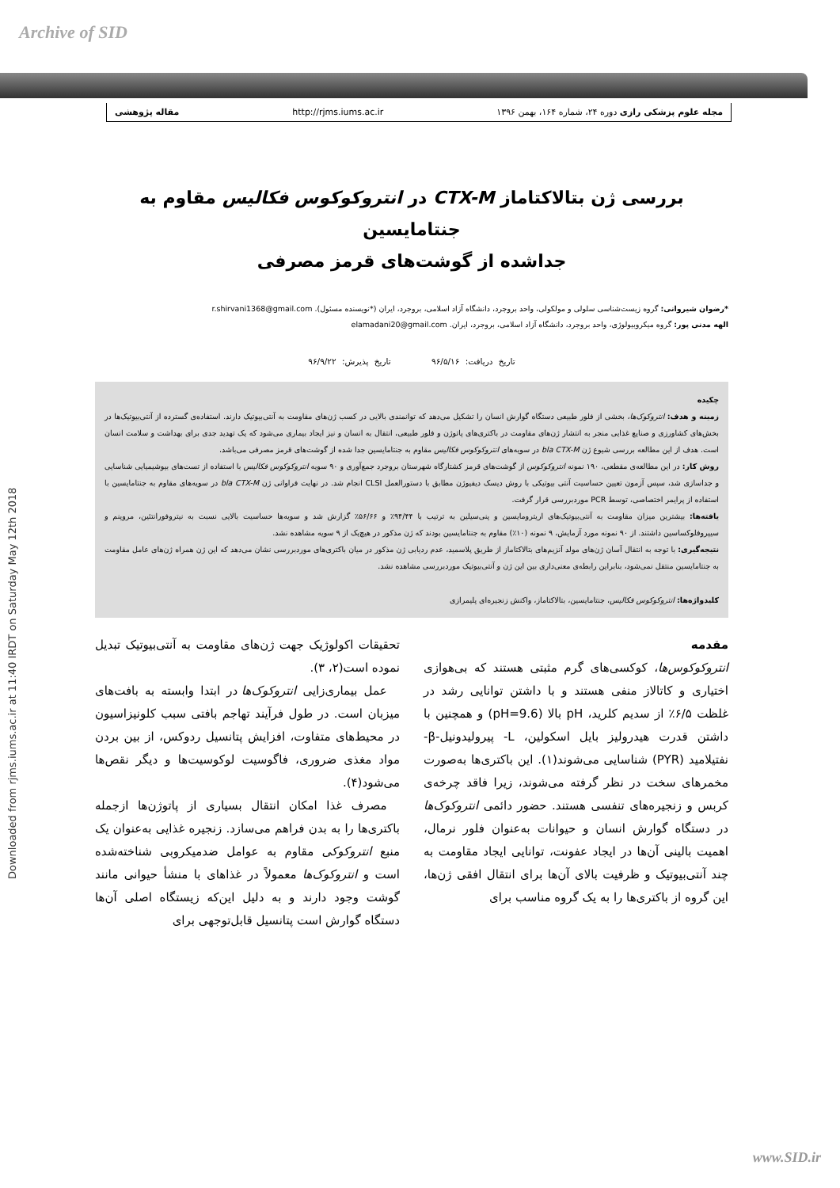Archive of SID
مجله علوم پزشکی رازی دوره ۲۴، شماره ۱۶۴، بهمن ۱۳۹۶ http://rjms.iums.ac.ir مقاله پژوهشی
Downloaded from rjms.iums.ac.ir at 11:40 IRDT on Saturday May 12th 2018
بررسی ژن بتالاکتاماز CTX-M در انتروکوکوس فکالیس مقاوم به جنتامایسین
جداشده از گوشت‌های قرمز مصرفی
*رضوان شیروانی: گروه زیست‌شناسی سلولی و مولکولی، واحد بروجرد، دانشگاه آزاد اسلامی، بروجرد، ایران (*نویسنده مسئول). r.shirvani1368@gmail.com
الهه مدنی پور: گروه میکروبیولوژی، واحد بروجرد، دانشگاه آزاد اسلامی، بروجرد، ایران. elamadani20@gmail.com
تاریخ دریافت: ۹۶/۵/۱۶ تاریخ پذیرش: ۹۶/۹/۲۲
چکیده
زمینه و هدف: انتروکوک‌ها، بخشی از فلور طبیعی دستگاه گوارش انسان را تشکیل می‌دهد که توانمندی بالایی در کسب ژن‌های مقاومت به آنتی‌بیوتیک دارند. استفاده‌ی گسترده از آنتی‌بیوتیک‌ها در بخش‌های کشاورزی و صنایع غذایی منجر به انتشار ژن‌های مقاومت در باکتری‌های پاتوژن و فلور طبیعی، انتقال به انسان و نیز ایجاد بیماری می‌شود که یک تهدید جدی برای بهداشت و سلامت انسان است. هدف از این مطالعه بررسی شیوع ژن bla CTX-M در سویه‌های انتروکوکوس فکالیس مقاوم به جنتامایسین جدا شده از گوشت‌های قرمز مصرفی می‌باشد.
روش کار: در این مطالعه‌ی مقطعی، ۱۹۰ نمونه انتروکوکوس از گوشت‌های قرمز کشتارگاه شهرستان بروجرد جمع‌آوری و ۹۰ سویه انتروکوکوس فکالیس با استفاده از تست‌های بیوشیمیایی شناسایی و جداسازی شد، سپس آزمون تعیین حساسیت آنتی بیوتیکی با روش دیسک دیفیوژن مطابق با دستورالعمل CLSI انجام شد. در نهایت فراوانی ژن bla CTX-M در سویه‌های مقاوم به جنتامایسین با استفاده از پرایمر اختصاصی، توسط PCR موردبررسی قرار گرفت.
یافته‌ها: بیشترین میزان مقاومت به آنتی‌بیوتیک‌های اریترومایسین و پنی‌سیلین به ترتیب با ۹۴/۴۴٪ و ۵۶/۶۶٪ گزارش شد و سویه‌ها حساسیت بالایی نسبت به نیتروفورانتئین، مروپنم و سیپروفلوکساسین داشتند. از ۹۰ نمونه مورد آزمایش، ۹ نمونه (۱۰٪) مقاوم به جنتامایسین بودند که ژن مذکور در هیچ‌یک از ۹ سویه مشاهده نشد.
نتیجه‌گیری: با توجه به انتقال آسان ژن‌های مولد آنزیم‌های بتالاکتاماز از طریق پلاسمید، عدم ردیابی ژن مذکور در میان باکتری‌های موردبررسی نشان می‌دهد که این ژن همراه ژن‌های عامل مقاومت به جنتامایسین منتقل نمی‌شود، بنابراین رابطه‌ی معنی‌داری بین این ژن و آنتی‌بیوتیک موردبررسی مشاهده نشد.
کلیدواژه‌ها: انتروکوکوس فکالیس، جنتامایسین، بتالاکتاماز، واکنش زنجیره‌ای پلیمرازی
مقدمه
انتروکوکوس‌ها، کوکسی‌های گرم مثبتی هستند که بی‌هوازی اختیاری و کاتالاز منفی هستند و با داشتن توانایی رشد در غلظت ۶/۵٪ از سدیم کلرید، pH بالا (pH=9.6) و همچنین با داشتن قدرت هیدرولیز بایل اسکولین، L- پیرولیدونیل-β- نفتیلامید (PYR) شناسایی می‌شوند(۱). این باکتری‌ها به‌صورت مخمرهای سخت در نظر گرفته می‌شوند، زیرا فاقد چرخه‌ی کربس و زنجیره‌های تنفسی هستند. حضور دائمی انتروکوک‌ها در دستگاه گوارش انسان و حیوانات به‌عنوان فلور نرمال، اهمیت بالینی آن‌ها در ایجاد عفونت، توانایی ایجاد مقاومت به چند آنتی‌بیوتیک و ظرفیت بالای آن‌ها برای انتقال افقی ژن‌ها، این گروه از باکتری‌ها را به یک گروه مناسب برای
تحقیقات اکولوژیک جهت ژن‌های مقاومت به آنتی‌بیوتیک تبدیل نموده است(۲، ۳).
عمل بیماری‌زایی انتروکوک‌ها در ابتدا وابسته به بافت‌های میزبان است. در طول فرآیند تهاجم بافتی سبب کلونیزاسیون در محیط‌های متفاوت، افزایش پتانسیل ردوکس، از بین بردن مواد مغذی ضروری، فاگوسیت لوکوسیت‌ها و دیگر نقص‌ها می‌شود(۴).
مصرف غذا امکان انتقال بسیاری از پاتوژن‌ها ازجمله باکتری‌ها را به بدن فراهم می‌سازد. زنجیره غذایی به‌عنوان یک منبع انتروکوکی مقاوم به عوامل ضدمیکروبی شناخته‌شده است و انتروکوک‌ها معمولاً در غذاهای با منشأ حیوانی مانند گوشت وجود دارند و به دلیل این‌که زیستگاه اصلی آن‌ها دستگاه گوارش است پتانسیل قابل‌توجهی برای
www.SID.ir